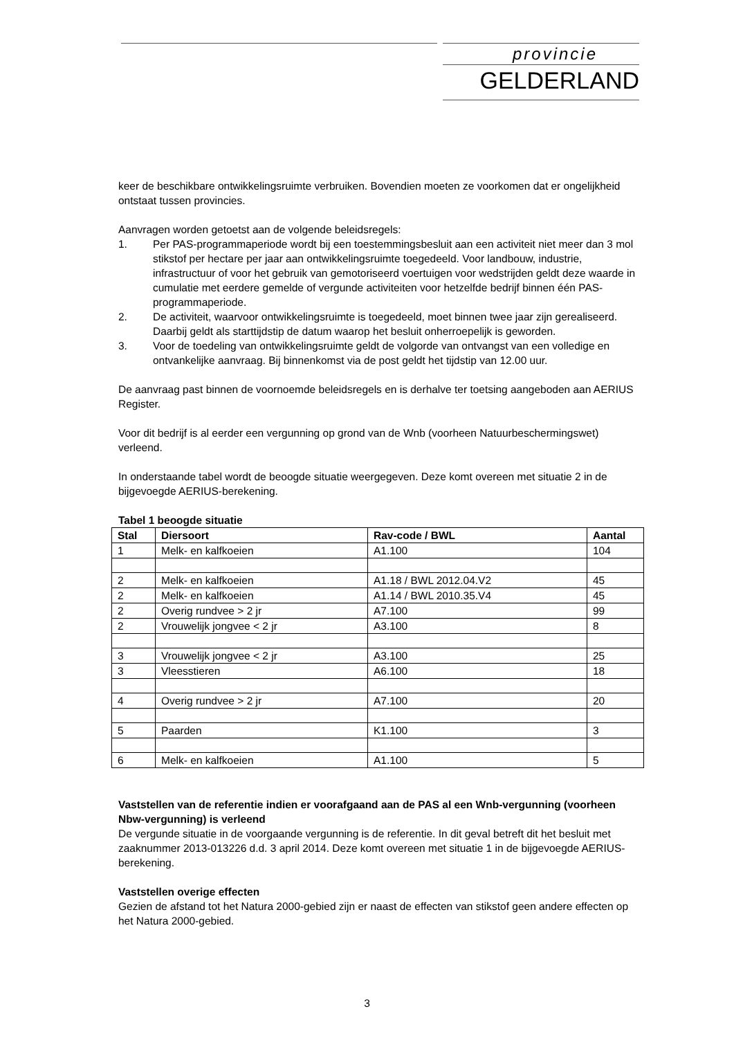provincie
GELDERLAND
keer de beschikbare ontwikkelingsruimte verbruiken. Bovendien moeten ze voorkomen dat er ongelijkheid ontstaat tussen provincies.
Aanvragen worden getoetst aan de volgende beleidsregels:
1. Per PAS-programmaperiode wordt bij een toestemmingsbesluit aan een activiteit niet meer dan 3 mol stikstof per hectare per jaar aan ontwikkelingsruimte toegedeeld. Voor landbouw, industrie, infrastructuur of voor het gebruik van gemotoriseerd voertuigen voor wedstrijden geldt deze waarde in cumulatie met eerdere gemelde of vergunde activiteiten voor hetzelfde bedrijf binnen één PAS-programmaperiode.
2. De activiteit, waarvoor ontwikkelingsruimte is toegedeeld, moet binnen twee jaar zijn gerealiseerd. Daarbij geldt als starttijdstip de datum waarop het besluit onherroepelijk is geworden.
3. Voor de toedeling van ontwikkelingsruimte geldt de volgorde van ontvangst van een volledige en ontvankelijke aanvraag. Bij binnenkomst via de post geldt het tijdstip van 12.00 uur.
De aanvraag past binnen de voornoemde beleidsregels en is derhalve ter toetsing aangeboden aan AERIUS Register.
Voor dit bedrijf is al eerder een vergunning op grond van de Wnb (voorheen Natuurbeschermingswet) verleend.
In onderstaande tabel wordt de beoogde situatie weergegeven. Deze komt overeen met situatie 2 in de bijgevoegde AERIUS-berekening.
Tabel 1 beoogde situatie
| Stal | Diersoort | Rav-code / BWL | Aantal |
| --- | --- | --- | --- |
| 1 | Melk- en kalfkoeien | A1.100 | 104 |
| 2 | Melk- en kalfkoeien | A1.18 / BWL 2012.04.V2 | 45 |
| 2 | Melk- en kalfkoeien | A1.14 / BWL 2010.35.V4 | 45 |
| 2 | Overig rundvee > 2 jr | A7.100 | 99 |
| 2 | Vrouwelijk jongvee < 2 jr | A3.100 | 8 |
| 3 | Vrouwelijk jongvee < 2 jr | A3.100 | 25 |
| 3 | Vleesstieren | A6.100 | 18 |
| 4 | Overig rundvee > 2 jr | A7.100 | 20 |
| 5 | Paarden | K1.100 | 3 |
| 6 | Melk- en kalfkoeien | A1.100 | 5 |
Vaststellen van de referentie indien er voorafgaand aan de PAS al een Wnb-vergunning (voorheen Nbw-vergunning) is verleend
De vergunde situatie in de voorgaande vergunning is de referentie. In dit geval betreft dit het besluit met zaaknummer 2013-013226 d.d. 3 april 2014. Deze komt overeen met situatie 1 in de bijgevoegde AERIUS-berekening.
Vaststellen overige effecten
Gezien de afstand tot het Natura 2000-gebied zijn er naast de effecten van stikstof geen andere effecten op het Natura 2000-gebied.
3